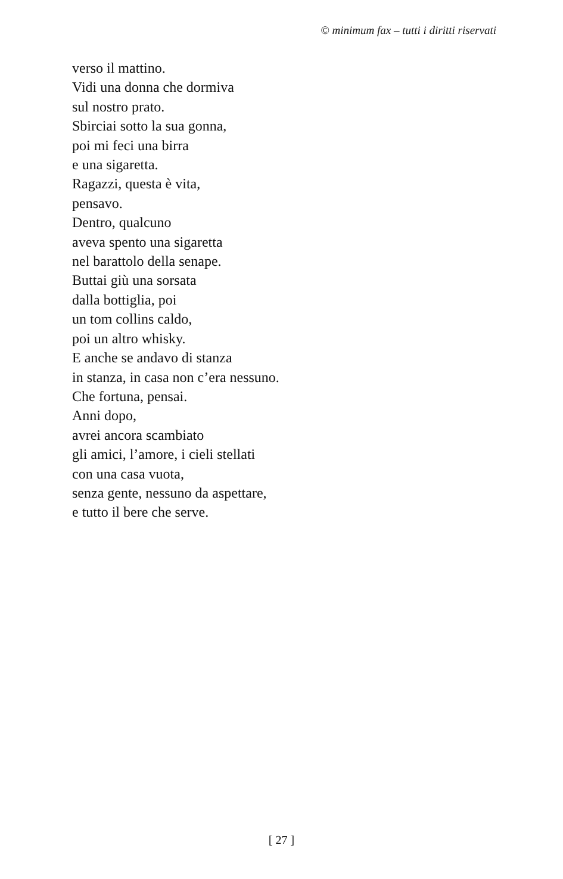© minimum fax – tutti i diritti riservati
verso il mattino.
Vidi una donna che dormiva
sul nostro prato.
Sbirciai sotto la sua gonna,
poi mi feci una birra
e una sigaretta.
Ragazzi, questa è vita,
pensavo.
Dentro, qualcuno
aveva spento una sigaretta
nel barattolo della senape.
Buttai giù una sorsata
dalla bottiglia, poi
un tom collins caldo,
poi un altro whisky.
E anche se andavo di stanza
in stanza, in casa non c’era nessuno.
Che fortuna, pensai.
Anni dopo,
avrei ancora scambiato
gli amici, l’amore, i cieli stellati
con una casa vuota,
senza gente, nessuno da aspettare,
e tutto il bere che serve.
[ 27 ]